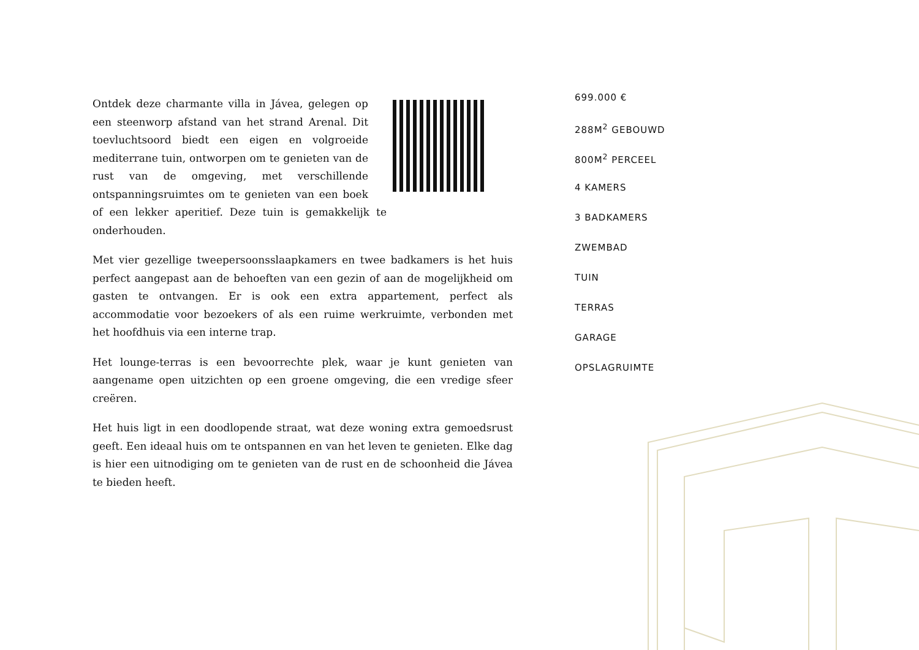Ontdek deze charmante villa in Jávea, gelegen op een steenworp afstand van het strand Arenal. Dit toevluchtsoord biedt een eigen en volgroeide mediterrane tuin, ontworpen om te genieten van de rust van de omgeving, met verschillende ontspanningsruimtes om te genieten van een boek of een lekker aperitief. Deze tuin is gemakkelijk te onderhouden.
Met vier gezellige tweepersoonsslaapkamers en twee badkamers is het huis perfect aangepast aan de behoeften van een gezin of aan de mogelijkheid om gasten te ontvangen. Er is ook een extra appartement, perfect als accommodatie voor bezoekers of als een ruime werkruimte, verbonden met het hoofdhuis via een interne trap.
Het lounge-terras is een bevoorrechte plek, waar je kunt genieten van aangename open uitzichten op een groene omgeving, die een vredige sfeer creëren.
Het huis ligt in een doodlopende straat, wat deze woning extra gemoedsrust geeft. Een ideaal huis om te ontspannen en van het leven te genieten. Elke dag is hier een uitnodiging om te genieten van de rust en de schoonheid die Jávea te bieden heeft.
699.000 €
288M<sup>2</sup> GEBOUWD
800M<sup>2</sup> PERCEEL
4 KAMERS
3 BADKAMERS
ZWEMBAD
TUIN
TERRAS
GARAGE
OPSLAGRUIMTE